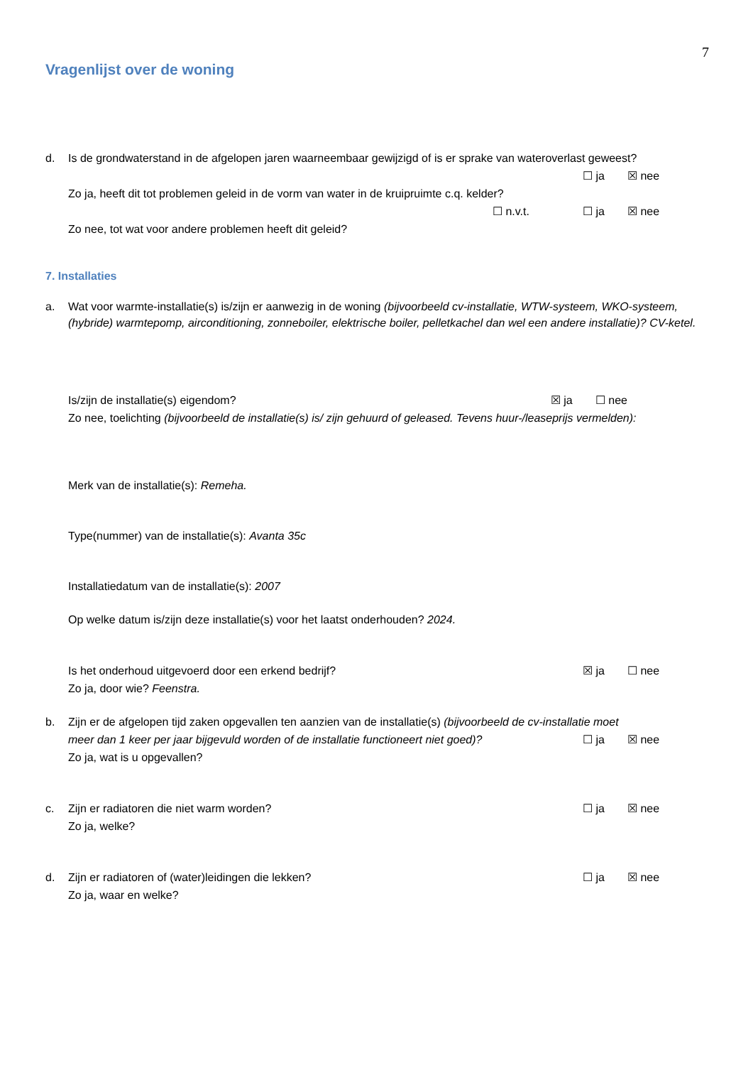7
Vragenlijst over de woning
d. Is de grondwaterstand in de afgelopen jaren waarneembaar gewijzigd of is er sprake van wateroverlast geweest?
☐ ja ☒ nee
Zo ja, heeft dit tot problemen geleid in de vorm van water in de kruipruimte c.q. kelder?
☐ n.v.t. ☐ ja ☒ nee
Zo nee, tot wat voor andere problemen heeft dit geleid?
7. Installaties
a. Wat voor warmte-installatie(s) is/zijn er aanwezig in de woning (bijvoorbeeld cv-installatie, WTW-systeem, WKO-systeem, (hybride) warmtepomp, airconditioning, zonneboiler, elektrische boiler, pelletkachel dan wel een andere installatie)? CV-ketel.
Is/zijn de installatie(s) eigendom? ☒ ja ☐ nee
Zo nee, toelichting (bijvoorbeeld de installatie(s) is/ zijn gehuurd of geleased. Tevens huur-/leaseprijs vermelden):
Merk van de installatie(s): Remeha.
Type(nummer) van de installatie(s): Avanta 35c
Installatiedatum van de installatie(s): 2007
Op welke datum is/zijn deze installatie(s) voor het laatst onderhouden? 2024.
Is het onderhoud uitgevoerd door een erkend bedrijf? ☒ ja ☐ nee
Zo ja, door wie? Feenstra.
b. Zijn er de afgelopen tijd zaken opgevallen ten aanzien van de installatie(s) (bijvoorbeeld de cv-installatie moet
meer dan 1 keer per jaar bijgevuld worden of de installatie functioneert niet goed)? ☐ ja ☒ nee
Zo ja, wat is u opgevallen?
c. Zijn er radiatoren die niet warm worden? ☐ ja ☒ nee
Zo ja, welke?
d. Zijn er radiatoren of (water)leidingen die lekken? ☐ ja ☒ nee
Zo ja, waar en welke?